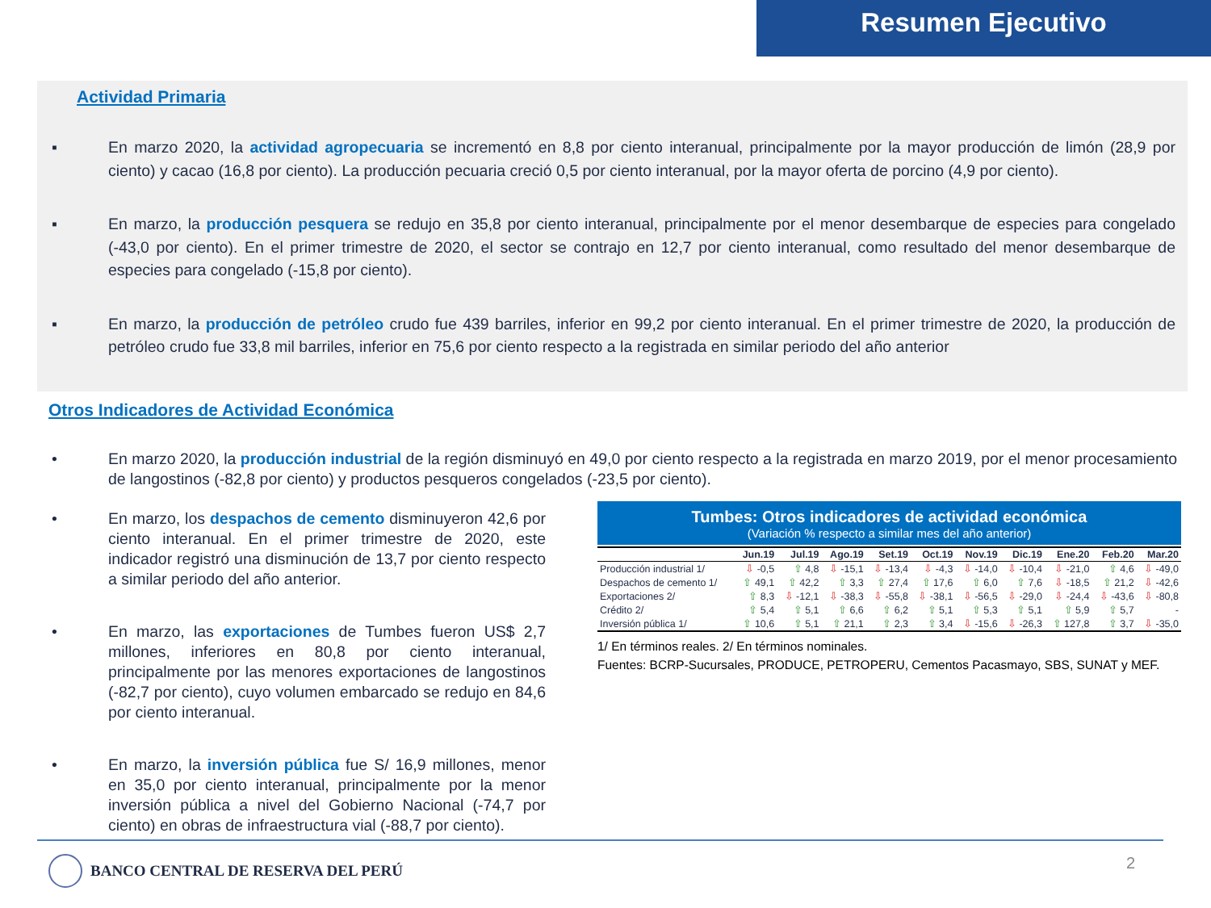Resumen Ejecutivo
Actividad Primaria
▪ En marzo 2020, la actividad agropecuaria se incrementó en 8,8 por ciento interanual, principalmente por la mayor producción de limón (28,9 por ciento) y cacao (16,8 por ciento). La producción pecuaria creció 0,5 por ciento interanual, por la mayor oferta de porcino (4,9 por ciento).
▪ En marzo, la producción pesquera se redujo en 35,8 por ciento interanual, principalmente por el menor desembarque de especies para congelado (-43,0 por ciento). En el primer trimestre de 2020, el sector se contrajo en 12,7 por ciento interanual, como resultado del menor desembarque de especies para congelado (-15,8 por ciento).
▪ En marzo, la producción de petróleo crudo fue 439 barriles, inferior en 99,2 por ciento interanual. En el primer trimestre de 2020, la producción de petróleo crudo fue 33,8 mil barriles, inferior en 75,6 por ciento respecto a la registrada en similar periodo del año anterior
Otros Indicadores de Actividad Económica
• En marzo 2020, la producción industrial de la región disminuyó en 49,0 por ciento respecto a la registrada en marzo 2019, por el menor procesamiento de langostinos (-82,8 por ciento) y productos pesqueros congelados (-23,5 por ciento).
• En marzo, los despachos de cemento disminuyeron 42,6 por ciento interanual. En el primer trimestre de 2020, este indicador registró una disminución de 13,7 por ciento respecto a similar periodo del año anterior.
• En marzo, las exportaciones de Tumbes fueron US$ 2,7 millones, inferiores en 80,8 por ciento interanual, principalmente por las menores exportaciones de langostinos (-82,7 por ciento), cuyo volumen embarcado se redujo en 84,6 por ciento interanual.
• En marzo, la inversión pública fue S/ 16,9 millones, menor en 35,0 por ciento interanual, principalmente por la menor inversión pública a nivel del Gobierno Nacional (-74,7 por ciento) en obras de infraestructura vial (-88,7 por ciento).
Tumbes: Otros indicadores de actividad económica
(Variación % respecto a similar mes del año anterior)
| | Jun.19 | Jul.19 | Ago.19 | Set.19 | Oct.19 | Nov.19 | Dic.19 | Ene.20 | Feb.20 | Mar.20 |
| --- | --- | --- | --- | --- | --- | --- | --- | --- | --- | --- |
| Producción industrial 1/ | ⇩ -0,5 | ⇧ 4,8 | ⇩ -15,1 | ⇩ -13,4 | ⇩ -4,3 | ⇩ -14,0 | ⇩ -10,4 | ⇩ -21,0 | ⇧ 4,6 | ⇩ -49,0 |
| Despachos de cemento 1/ | ⇧ 49,1 | ⇧ 42,2 | ⇧ 3,3 | ⇧ 27,4 | ⇧ 17,6 | ⇧ 6,0 | ⇧ 7,6 | ⇩ -18,5 | ⇧ 21,2 | ⇩ -42,6 |
| Exportaciones 2/ | ⇧ 8,3 | ⇩ -12,1 | ⇩ -38,3 | ⇩ -55,8 | ⇩ -38,1 | ⇩ -56,5 | ⇩ -29,0 | ⇩ -24,4 | ⇩ -43,6 | ⇩ -80,8 |
| Crédito 2/ | ⇧ 5,4 | ⇧ 5,1 | ⇧ 6,6 | ⇧ 6,2 | ⇧ 5,1 | ⇧ 5,3 | ⇧ 5,1 | ⇧ 5,9 | ⇧ 5,7 | - |
| Inversión pública 1/ | ⇧ 10,6 | ⇧ 5,1 | ⇧ 21,1 | ⇧ 2,3 | ⇧ 3,4 | ⇩ -15,6 | ⇩ -26,3 | ⇧ 127,8 | ⇧ 3,7 | ⇩ -35,0 |
1/ En términos reales. 2/ En términos nominales.
Fuentes: BCRP-Sucursales, PRODUCE, PETROPERU, Cementos Pacasmayo, SBS, SUNAT y MEF.
BANCO CENTRAL DE RESERVA DEL PERÚ
2